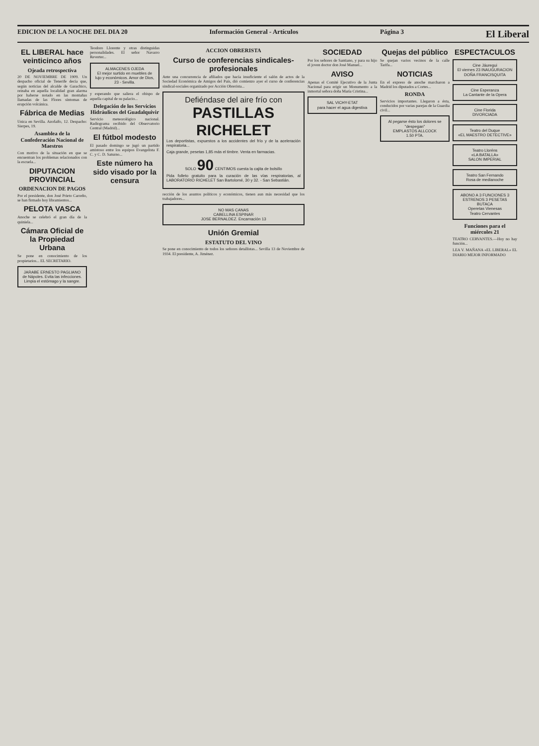EDICION DE LA NOCHE DEL DIA 20 Información General - Artículos Página 3 El Liberal
EL LIBERAL hace veinticinco años
Ojeada retrospectiva
20 DE NOVIEMBRE DE 1909. Un despacho oficial de Tenerife decía que, según noticias del alcalde de Garachico, reinaba en aquella localidad gran alarma por haberse notado en las montañas llamadas de las Flores síntomas de erupción volcánica.
Fábrica de Medias
Unica en Sevilla. Azofaifo, 12. Despacho: Sierpes, 19.
Asamblea de la Confederación Nacional de Maestros
Con motivo de la situación en que se encuentran los problemas relacionados con la escuela...
DIPUTACION PROVINCIAL
ORDENACION DE PAGOS
Por el presidente, don José Prieto Carreño, se han firmado hoy libramientos...
PELOTA VASCA
Anoche se celebró el gran día de la quiniela...
Cámara Oficial de la Propiedad Urbana
Se pone en conocimiento de los propietarios... EL SECRETARIO.
JARABE ERNESTO PAGLIANO de Nápoles. Evita las infecciones. Limpia el estómago y la sangre.
Teodoro Llorente y otras distinguidas personalidades. El señor Navarro Reverter...
ALMACENES OJEDA
El mejor surtido en muebles de lujo y económicos. Amor de Dios, 23 - Sevilla.
y esperando que saliera el obispo de aquella capital de su palacio...
Delegación de los Servicios Hidráulicos del Guadalquivir
Servicio meteorológico nacional. Radiograma recibido del Observatorio Central (Madrid)...
El fútbol modesto
El pasado domingo se jugó un partido amistoso entre los equipos Evangelista F. C. y C. D. Saturno...
Este número ha sido visado por la censura
ACCION OBRERISTA
Curso de conferencias sindicales-profesionales
Ante una concurrencia de afiliados que hacía insuficiente el salón de actos de la Sociedad Económica de Amigos del País, dió comienzo ayer el curso de conferencias sindical-sociales organizado por Acción Obrerista...
Defiéndase del aire frío con
PASTILLAS RICHELET
Los deportistas, expuestos a los accidentes del frío y de la aceleración respiratoria...
Caja grande, pesetas 1,85 más el timbre. Venta en farmacias.
SOLO 90 CENTIMOS cuesta la cajita de bolsillo
Pida folleto gratuito para la curación de las vías respiratorias, al LABORATORIO RICHELET San Bartolomé, 30 y 32. - San Sebastián.
rección de los asuntos políticos y económicos, tienen aun más necesidad que los trabajadores...
NO MAS CANAS
CABELLINA ESPINAR
JOSE BERNALDEZ. Encarnación 13
Unión Gremial
ESTATUTO DEL VINO
Se pone en conocimiento de todos los señores detallistas... Sevilla 13 de Noviembre de 1934. El presidente, A. Jiménez.
SOCIEDAD
Por los señores de Santiano, y para su hijo el joven doctor don José Manuel...
AVISO
Apenas el Comité Ejecutivo de la Junta Nacional para erigir un Monumento a la inmortal señora doña María Cristina...
SAL VICHY-ETAT
para hacer el agua digestiva
Quejas del público
Se quejan varios vecinos de la calle Tarifa...
NOTICIAS
En el expreso de anoche marcharon a Madrid los diputados a Cortes...
RONDA
Servicios importantes. Llegaron a ésta, conducidos por varias parejas de la Guardia civil...
Al pegarse ésto los dolores se "despegan"
EMPLASTOS ALLCOCK
1.50 PTA.
ESPECTACULOS
Cine Jáuregui
El viernes 23 INAUGURACION
DOÑA FRANCISQUITA
Cine Esperanza
La Cantante de la Opera
Cine Florida
DIVORCIADA
Teatro del Duque
«EL MAESTRO DETECTIVE»
Teatro Lloréns
«LA BATALLA»
SALON IMPERIAL
Teatro San Fernando
Rosa de medianoche
ABONO A 3 FUNCIONES 3 ESTRENOS 3 PESETAS BUTACA
Operetas Vienesas
Teatro Cervantes
Funciones para el miércoles 21
TEATRO CERVANTES.—Hoy no hay función...
LEA V. MAÑANA «EL LIBERAL» EL DIARIO MEJOR INFORMADO